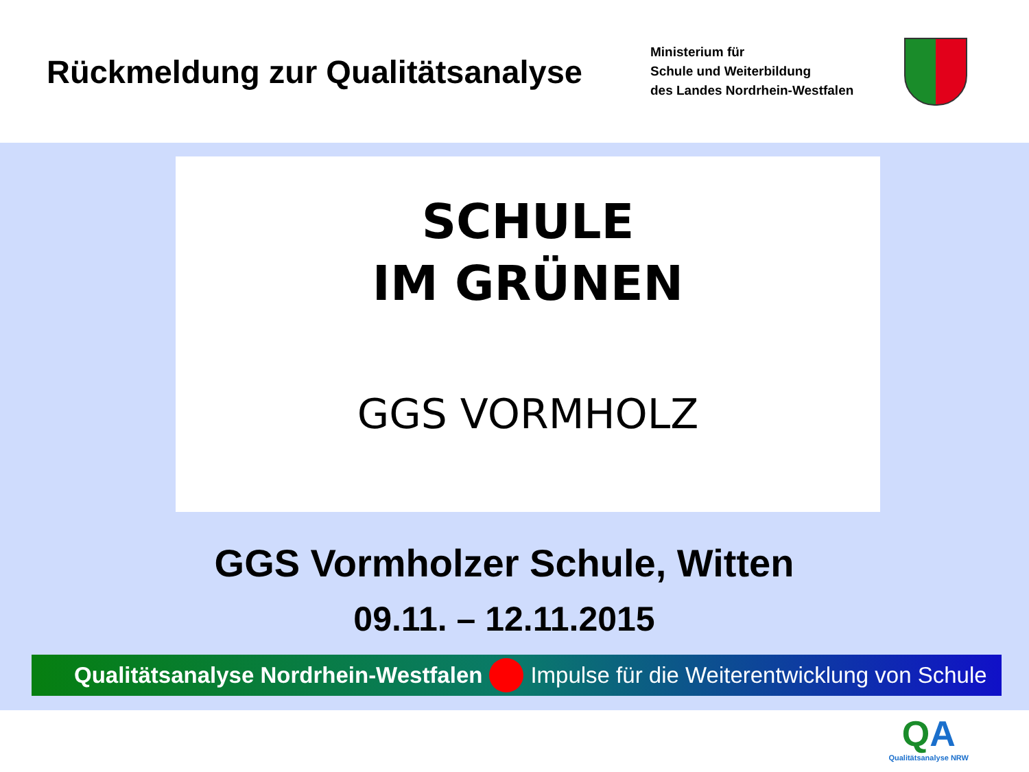Rückmeldung zur Qualitätsanalyse
Ministerium für
Schule und Weiterbildung
des Landes Nordrhein-Westfalen
SCHULE
IM GRÜNEN
GGS VORMHOLZ
GGS Vormholzer Schule, Witten
09.11. – 12.11.2015
Qualitätsanalyse Nordrhein-Westfalen Impulse für die Weiterentwicklung von Schule
QA
Qualitätsanalyse NRW